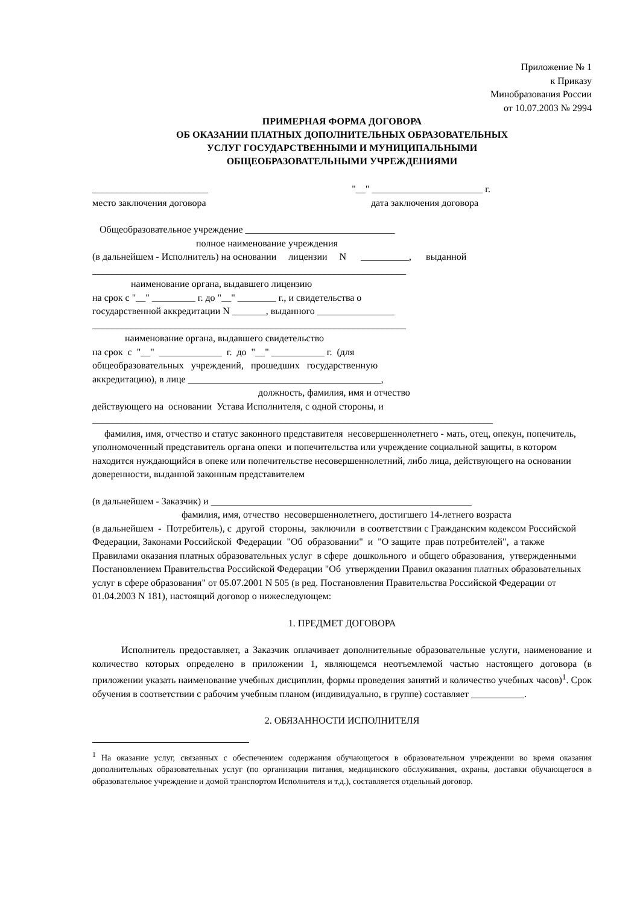Приложение № 1
к Приказу
Минобразования России
от 10.07.2003 № 2994
ПРИМЕРНАЯ ФОРМА ДОГОВОРА
ОБ ОКАЗАНИИ ПЛАТНЫХ ДОПОЛНИТЕЛЬНЫХ ОБРАЗОВАТЕЛЬНЫХ
УСЛУГ ГОСУДАРСТВЕННЫМИ И МУНИЦИПАЛЬНЫМИ
ОБЩЕОБРАЗОВАТЕЛЬНЫМИ УЧРЕЖДЕНИЯМИ
________________________ "__" _______________________ г.
место заключения договора дата заключения договора
Общеобразовательное учреждение _______________________________
полное наименование учреждения
(в дальнейшем - Исполнитель) на основании лицензии N __________, выданной
_________________________________________________________________
наименование органа, выдавшего лицензию
на срок с "__" _________ г. до "__" ________ г., и свидетельства о
государственной аккредитации N _______, выданного ________________
_________________________________________________________________
наименование органа, выдавшего свидетельство
на срок с "__" _____________ г. до "__" ___________ г. (для
общеобразовательных учреждений, прошедших государственную
аккредитацию), в лице ________________________________________,
должность, фамилия, имя и отчество
действующего на основании Устава Исполнителя, с одной стороны, и
___________________________________________________________________________________
фамилия, имя, отчество и статус законного представителя несовершеннолетнего - мать, отец, опекун, попечитель, уполномоченный представитель органа опеки и попечительства или учреждение социальной защиты, в котором находится нуждающийся в опеке или попечительстве несовершеннолетний, либо лица, действующего на основании доверенности, выданной законным представителем
(в дальнейшем - Заказчик) и ______________________________________________________
фамилия, имя, отчество несовершеннолетнего, достигшего 14-летнего возраста
(в дальнейшем - Потребитель), с другой стороны, заключили в соответствии с Гражданским кодексом Российской Федерации, Законами Российской Федерации "Об образовании" и "О защите прав потребителей", а также Правилами оказания платных образовательных услуг в сфере дошкольного и общего образования, утвержденными Постановлением Правительства Российской Федерации "Об утверждении Правил оказания платных образовательных услуг в сфере образования" от 05.07.2001 N 505 (в ред. Постановления Правительства Российской Федерации от 01.04.2003 N 181), настоящий договор о нижеследующем:
1. ПРЕДМЕТ ДОГОВОРА
Исполнитель предоставляет, а Заказчик оплачивает дополнительные образовательные услуги, наименование и количество которых определено в приложении 1, являющемся неотъемлемой частью настоящего договора (в приложении указать наименование учебных дисциплин, формы проведения занятий и количество учебных часов)<sup>1</sup>. Срок обучения в соответствии с рабочим учебным планом (индивидуально, в группе) составляет ___________.
2. ОБЯЗАННОСТИ ИСПОЛНИТЕЛЯ
<sup>1</sup> На оказание услуг, связанных с обеспечением содержания обучающегося в образовательном учреждении во время оказания дополнительных образовательных услуг (по организации питания, медицинского обслуживания, охраны, доставки обучающегося в образовательное учреждение и домой транспортом Исполнителя и т.д.), составляется отдельный договор.